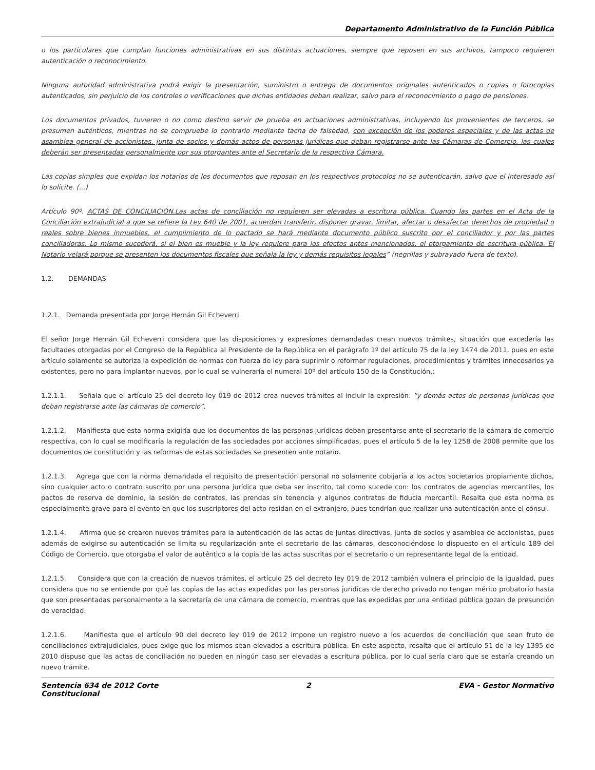Departamento Administrativo de la Función Pública
o los particulares que cumplan funciones administrativas en sus distintas actuaciones, siempre que reposen en sus archivos, tampoco requieren autenticación o reconocimiento.
Ninguna autoridad administrativa podrá exigir la presentación, suministro o entrega de documentos originales autenticados o copias o fotocopias autenticados, sin perjuicio de los controles o verificaciones que dichas entidades deban realizar, salvo para el reconocimiento o pago de pensiones.
Los documentos privados, tuvieren o no como destino servir de prueba en actuaciones administrativas, incluyendo los provenientes de terceros, se presumen auténticos, mientras no se compruebe lo contrario mediante tacha de falsedad, con excepción de los poderes especiales y de las actas de asamblea general de accionistas, junta de socios y demás actos de personas jurídicas que deban registrarse ante las Cámaras de Comercio, las cuales deberán ser presentadas personalmente por sus otorgantes ante el Secretario de la respectiva Cámara.
Las copias simples que expidan los notarios de los documentos que reposan en los respectivos protocolos no se autenticarán, salvo que el interesado así lo solicite. (...)
Artículo 90º. ACTAS DE CONCILIACIÓN.Las actas de conciliación no requieren ser elevadas a escritura pública. Cuando las partes en el Acta de la Conciliación extrajudicial a que se refiere la Ley 640 de 2001, acuerdan transferir, disponer gravar, limitar, afectar o desafectar derechos de propiedad o reales sobre bienes inmuebles, el cumplimiento de lo pactado se hará mediante documento público suscrito por el conciliador y por las partes conciliadoras. Lo mismo sucederá, si el bien es mueble y la ley requiere para los efectos antes mencionados, el otorgamiento de escritura pública. El Notario velará porque se presenten los documentos fiscales que señala la ley y demás requisitos legales” (negrillas y subrayado fuera de texto).
1.2. DEMANDAS
1.2.1. Demanda presentada por Jorge Hernán Gil Echeverri
El señor Jorge Hernán Gil Echeverri considera que las disposiciones y expresiones demandadas crean nuevos trámites, situación que excedería las facultades otorgadas por el Congreso de la República al Presidente de la República en el parágrafo 1º del artículo 75 de la ley 1474 de 2011, pues en este artículo solamente se autoriza la expedición de normas con fuerza de ley para suprimir o reformar regulaciones, procedimientos y trámites innecesarios ya existentes, pero no para implantar nuevos, por lo cual se vulneraría el numeral 10º del artículo 150 de la Constitución,:
1.2.1.1. Señala que el artículo 25 del decreto ley 019 de 2012 crea nuevos trámites al incluir la expresión: “y demás actos de personas jurídicas que deban registrarse ante las cámaras de comercio”.
1.2.1.2. Manifiesta que esta norma exigiría que los documentos de las personas jurídicas deban presentarse ante el secretario de la cámara de comercio respectiva, con lo cual se modificaría la regulación de las sociedades por acciones simplificadas, pues el artículo 5 de la ley 1258 de 2008 permite que los documentos de constitución y las reformas de estas sociedades se presenten ante notario.
1.2.1.3. Agrega que con la norma demandada el requisito de presentación personal no solamente cobijaría a los actos societarios propiamente dichos, sino cualquier acto o contrato suscrito por una persona jurídica que deba ser inscrito, tal como sucede con: los contratos de agencias mercantiles, los pactos de reserva de dominio, la sesión de contratos, las prendas sin tenencia y algunos contratos de fiducia mercantil. Resalta que esta norma es especialmente grave para el evento en que los suscriptores del acto residan en el extranjero, pues tendrían que realizar una autenticación ante el cónsul.
1.2.1.4. Afirma que se crearon nuevos trámites para la autenticación de las actas de juntas directivas, junta de socios y asamblea de accionistas, pues además de exigirse su autenticación se limita su regularización ante el secretario de las cámaras, desconociéndose lo dispuesto en el artículo 189 del Código de Comercio, que otorgaba el valor de auténtico a la copia de las actas suscritas por el secretario o un representante legal de la entidad.
1.2.1.5. Considera que con la creación de nuevos trámites, el artículo 25 del decreto ley 019 de 2012 también vulnera el principio de la igualdad, pues considera que no se entiende por qué las copias de las actas expedidas por las personas jurídicas de derecho privado no tengan mérito probatorio hasta que son presentadas personalmente a la secretaría de una cámara de comercio, mientras que las expedidas por una entidad pública gozan de presunción de veracidad.
1.2.1.6. Manifiesta que el artículo 90 del decreto ley 019 de 2012 impone un registro nuevo a los acuerdos de conciliación que sean fruto de conciliaciones extrajudiciales, pues exige que los mismos sean elevados a escritura pública. En este aspecto, resalta que el artículo 51 de la ley 1395 de 2010 dispuso que las actas de conciliación no pueden en ningún caso ser elevadas a escritura pública, por lo cual sería claro que se estaría creando un nuevo trámite.
Sentencia 634 de 2012 Corte
Constitucional 2 EVA - Gestor Normativo